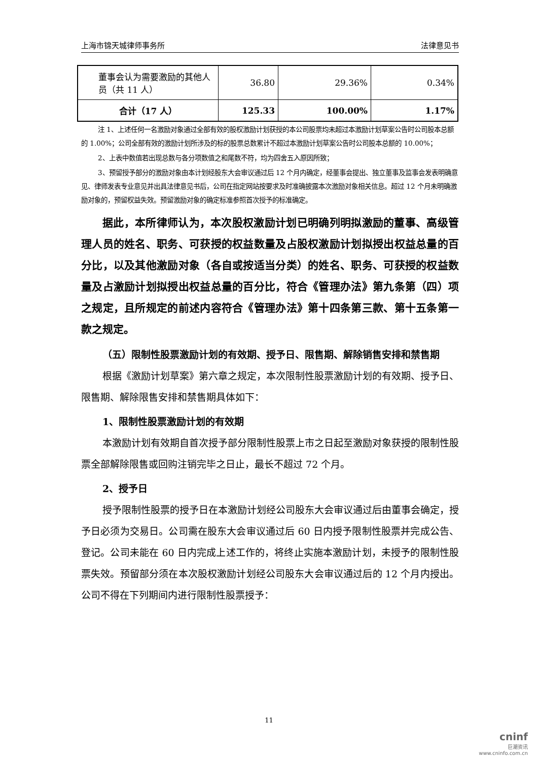上海市锦天城律师事务所 法律意见书
| 董事会认为需要激励的其他人员（共 11 人） | 36.80 | 29.36% | 0.34% |
| 合计（17 人） | 125.33 | 100.00% | 1.17% |
注 1、上述任何一名激励对象通过全部有效的股权激励计划获授的本公司股票均未超过本激励计划草案公告时公司股本总额的 1.00%；公司全部有效的激励计划所涉及的标的股票总数累计不超过本激励计划草案公告时公司股本总额的 10.00%；
2、上表中数值若出现总数与各分项数值之和尾数不符，均为四舍五入原因所致；
3、预留授予部分的激励对象由本计划经股东大会审议通过后 12 个月内确定，经董事会提出、独立董事及监事会发表明确意见、律师发表专业意见并出具法律意见书后，公司在指定网站按要求及时准确披露本次激励对象相关信息。超过 12 个月未明确激励对象的，预留权益失效。预留激励对象的确定标准参照首次授予的标准确定。
据此，本所律师认为，本次股权激励计划已明确列明拟激励的董事、高级管理人员的姓名、职务、可获授的权益数量及占股权激励计划拟授出权益总量的百分比，以及其他激励对象（各自或按适当分类）的姓名、职务、可获授的权益数量及占激励计划拟授出权益总量的百分比，符合《管理办法》第九条第（四）项之规定，且所规定的前述内容符合《管理办法》第十四条第三款、第十五条第一款之规定。
（五）限制性股票激励计划的有效期、授予日、限售期、解除销售安排和禁售期
根据《激励计划草案》第六章之规定，本次限制性股票激励计划的有效期、授予日、限售期、解除限售安排和禁售期具体如下：
1、限制性股票激励计划的有效期
本激励计划有效期自首次授予部分限制性股票上市之日起至激励对象获授的限制性股票全部解除限售或回购注销完毕之日止，最长不超过 72 个月。
2、授予日
授予限制性股票的授予日在本激励计划经公司股东大会审议通过后由董事会确定，授予日必须为交易日。公司需在股东大会审议通过后 60 日内授予限制性股票并完成公告、登记。公司未能在 60 日内完成上述工作的，将终止实施本激励计划，未授予的限制性股票失效。预留部分须在本次股权激励计划经公司股东大会审议通过后的 12 个月内授出。公司不得在下列期间内进行限制性股票授予：
11
cninf
巨潮资讯
www.cninfo.com.cn